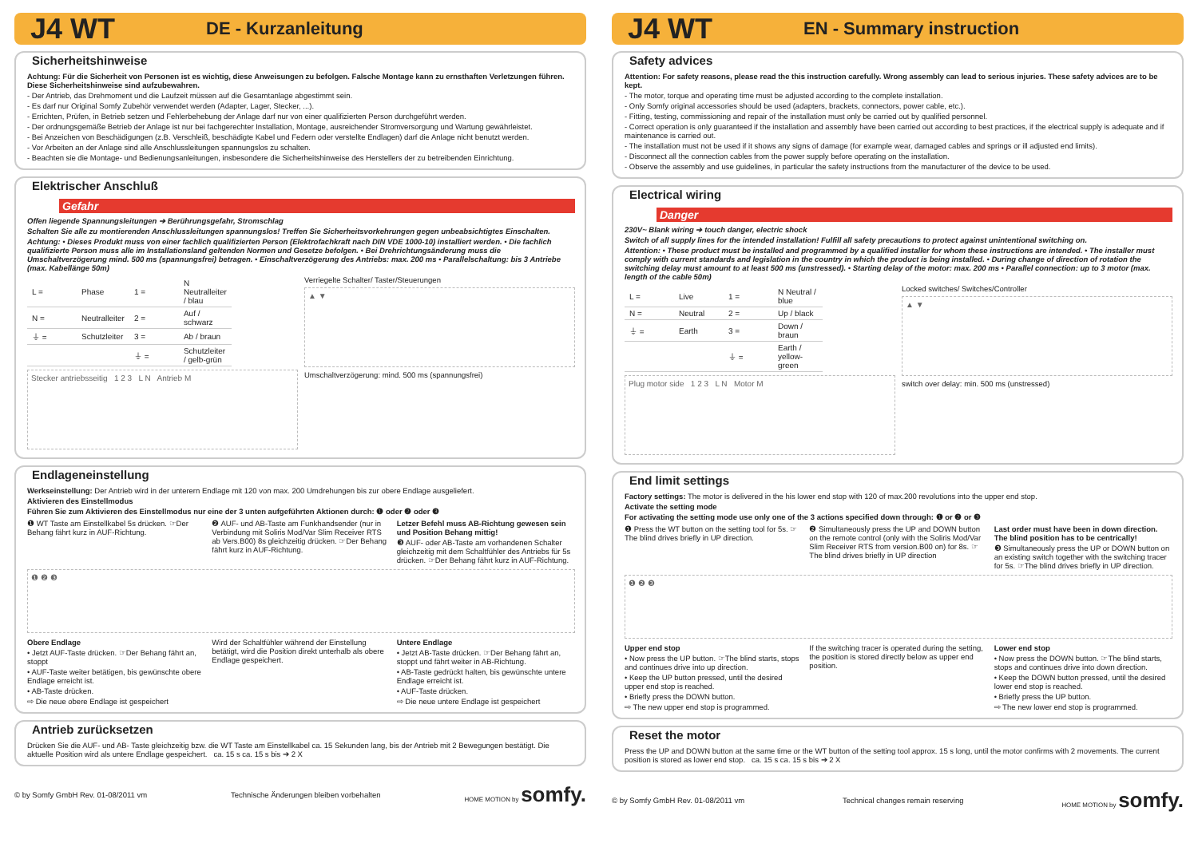J4 WT DE - Kurzanleitung
Sicherheitshinweise
Achtung: Für die Sicherheit von Personen ist es wichtig, diese Anweisungen zu befolgen. Falsche Montage kann zu ernsthaften Verletzungen führen. Diese Sicherheitshinweise sind aufzubewahren.
- Der Antrieb, das Drehmoment und die Laufzeit müssen auf die Gesamtanlage abgestimmt sein.
- Es darf nur Original Somfy Zubehör verwendet werden (Adapter, Lager, Stecker, ...).
- Errichten, Prüfen, in Betrieb setzen und Fehlerbehebung der Anlage darf nur von einer qualifizierten Person durchgeführt werden.
- Der ordnungsgemäße Betrieb der Anlage ist nur bei fachgerechter Installation, Montage, ausreichender Stromversorgung und Wartung gewährleistet.
- Bei Anzeichen von Beschädigungen (z.B. Verschleiß, beschädigte Kabel und Federn oder verstellte Endlagen) darf die Anlage nicht benutzt werden.
- Vor Arbeiten an der Anlage sind alle Anschlussleitungen spannungslos zu schalten.
- Beachten sie die Montage- und Bedienungsanleitungen, insbesondere die Sicherheitshinweise des Herstellers der zu betreibenden Einrichtung.
Elektrischer Anschluß
Gefahr
Offen liegende Spannungsleitungen ➔ Berührungsgefahr, Stromschlag
Schalten Sie alle zu montierenden Anschlussleitungen spannungslos! Treffen Sie Sicherheitsvorkehrungen gegen unbeabsichtigtes Einschalten.
Achtung: • Dieses Produkt muss von einer fachlich qualifizierten Person (Elektrofachkraft nach DIN VDE 1000-10) installiert werden. • Die fachlich qualifizierte Person muss alle im Installationsland geltenden Normen und Gesetze befolgen. • Bei Drehrichtungsänderung muss die Umschaltverzögerung mind. 500 ms (spannungsfrei) betragen. • Einschaltverzögerung des Antriebs: max. 200 ms • Parallelschaltung: bis 3 Antriebe (max. Kabellänge 50m)
| L = | Phase | 1 = | N Neutralleiter / blau |
| N = | Neutralleiter | 2 = | Auf / schwarz |
| ⏚ = | Schutzleiter | 3 = | Ab / braun |
| | | ⏚ = | Schutzleiter / gelb-grün |
Stecker antriebsseitig 1 2 3 L N Antrieb M
Verriegelte Schalter/ Taster/Steuerungen
▲ ▼
Umschaltverzögerung: mind. 500 ms (spannungsfrei)
Endlageneinstellung
Werkseinstellung: Der Antrieb wird in der unterern Endlage mit 120 von max. 200 Umdrehungen bis zur obere Endlage ausgeliefert.
Aktivieren des Einstellmodus
Führen Sie zum Aktivieren des Einstellmodus nur eine der 3 unten aufgeführten Aktionen durch: ❶ oder ❷ oder ❸
❶ WT Taste am Einstellkabel 5s drücken. ☞Der Behang fährt kurz in AUF-Richtung.
❷ AUF- und AB-Taste am Funkhandsender (nur in Verbindung mit Soliris Mod/Var Slim Receiver RTS ab Vers.B00) 8s gleichzeitig drücken. ☞Der Behang fährt kurz in AUF-Richtung.
Letzer Befehl muss AB-Richtung gewesen sein und Position Behang mittig!
❸ AUF- oder AB-Taste am vorhandenen Schalter gleichzeitig mit dem Schaltfühler des Antriebs für 5s drücken. ☞Der Behang fährt kurz in AUF-Richtung.
❶ ❷ ❸
Obere Endlage
• Jetzt AUF-Taste drücken. ☞Der Behang fährt an, stoppt
• AUF-Taste weiter betätigen, bis gewünschte obere Endlage erreicht ist.
• AB-Taste drücken.
⇨ Die neue obere Endlage ist gespeichert
Wird der Schaltfühler während der Einstellung betätigt, wird die Position direkt unterhalb als obere Endlage gespeichert.
Untere Endlage
• Jetzt AB-Taste drücken. ☞Der Behang fährt an, stoppt und fährt weiter in AB-Richtung.
• AB-Taste gedrückt halten, bis gewünschte untere Endlage erreicht ist.
• AUF-Taste drücken.
⇨ Die neue untere Endlage ist gespeichert
Antrieb zurücksetzen
Drücken Sie die AUF- und AB- Taste gleichzeitig bzw. die WT Taste am Einstellkabel ca. 15 Sekunden lang, bis der Antrieb mit 2 Bewegungen bestätigt. Die aktuelle Position wird als untere Endlage gespeichert. ca. 15 s ca. 15 s bis ➔ 2 X
© by Somfy GmbH Rev. 01-08/2011 vm Technische Änderungen bleiben vorbehalten HOME MOTION by somfy.
J4 WT EN - Summary instruction
Safety advices
Attention: For safety reasons, please read the this instruction carefully. Wrong assembly can lead to serious injuries. These safety advices are to be kept.
- The motor, torque and operating time must be adjusted according to the complete installation.
- Only Somfy original accessories should be used (adapters, brackets, connectors, power cable, etc.).
- Fitting, testing, commissioning and repair of the installation must only be carried out by qualified personnel.
- Correct operation is only guaranteed if the installation and assembly have been carried out according to best practices, if the electrical supply is adequate and if maintenance is carried out.
- The installation must not be used if it shows any signs of damage (for example wear, damaged cables and springs or ill adjusted end limits).
- Disconnect all the connection cables from the power supply before operating on the installation.
- Observe the assembly and use guidelines, in particular the safety instructions from the manufacturer of the device to be used.
Electrical wiring
Danger
230V~ Blank wiring ➔ touch danger, electric shock
Switch of all supply lines for the intended installation! Fulfill all safety precautions to protect against unintentional switching on.
Attention: • These product must be installed and programmed by a qualified installer for whom these instructions are intended. • The installer must comply with current standards and legislation in the country in which the product is being installed. • During change of direction of rotation the switching delay must amount to at least 500 ms (unstressed). • Starting delay of the motor: max. 200 ms • Parallel connection: up to 3 motor (max. length of the cable 50m)
| L = | Live | 1 = | N Neutral / blue |
| N = | Neutral | 2 = | Up / black |
| ⏚ = | Earth | 3 = | Down / braun |
| | | ⏚ = | Earth / yellow-green |
Plug motor side 1 2 3 L N Motor M
Locked switches/ Switches/Controller
▲ ▼
switch over delay: min. 500 ms (unstressed)
End limit settings
Factory settings: The motor is delivered in the his lower end stop with 120 of max.200 revolutions into the upper end stop.
Activate the setting mode
For activating the setting mode use only one of the 3 actions specified down through: ❶ or ❷ or ❸
❶ Press the WT button on the setting tool for 5s. ☞The blind drives briefly in UP direction.
❷ Simultaneously press the UP and DOWN button on the remote control (only with the Soliris Mod/Var Slim Receiver RTS from version.B00 on) for 8s. ☞The blind drives briefly in UP direction
Last order must have been in down direction. The blind position has to be centrically!
❸ Simultaneously press the UP or DOWN button on an existing switch together with the switching tracer for 5s. ☞The blind drives briefly in UP direction.
❶ ❷ ❸
Upper end stop
• Now press the UP button. ☞The blind starts, stops and continues drive into up direction.
• Keep the UP button pressed, until the desired upper end stop is reached.
• Briefly press the DOWN button.
⇨ The new upper end stop is programmed.
If the switching tracer is operated during the setting, the position is stored directly below as upper end position.
Lower end stop
• Now press the DOWN button. ☞The blind starts, stops and continues drive into down direction.
• Keep the DOWN button pressed, until the desired lower end stop is reached.
• Briefly press the UP button.
⇨ The new lower end stop is programmed.
Reset the motor
Press the UP and DOWN button at the same time or the WT button of the setting tool approx. 15 s long, until the motor confirms with 2 movements. The current position is stored as lower end stop. ca. 15 s ca. 15 s bis ➔ 2 X
© by Somfy GmbH Rev. 01-08/2011 vm Technical changes remain reserving HOME MOTION by somfy.